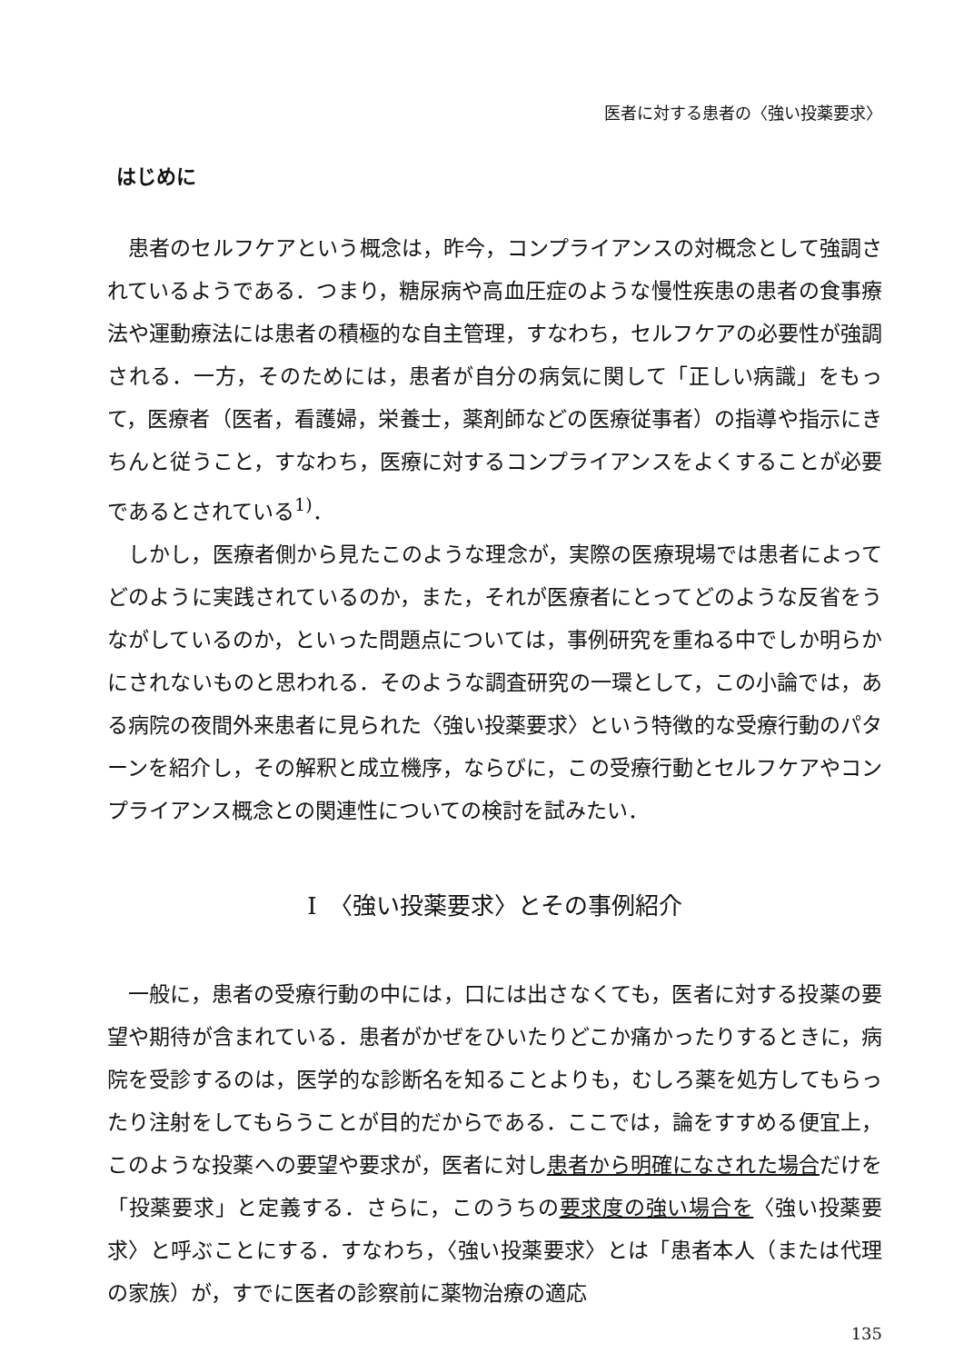医者に対する患者の〈強い投薬要求〉
はじめに
患者のセルフケアという概念は，昨今，コンプライアンスの対概念として強調されているようである．つまり，糖尿病や高血圧症のような慢性疾患の患者の食事療法や運動療法には患者の積極的な自主管理，すなわち，セルフケアの必要性が強調される．一方，そのためには，患者が自分の病気に関して「正しい病識」をもって，医療者（医者，看護婦，栄養士，薬剤師などの医療従事者）の指導や指示にきちんと従うこと，すなわち，医療に対するコンプライアンスをよくすることが必要であるとされている<sup>1)</sup>．
しかし，医療者側から見たこのような理念が，実際の医療現場では患者によってどのように実践されているのか，また，それが医療者にとってどのような反省をうながしているのか，といった問題点については，事例研究を重ねる中でしか明らかにされないものと思われる．そのような調査研究の一環として，この小論では，ある病院の夜間外来患者に見られた〈強い投薬要求〉という特徴的な受療行動のパターンを紹介し，その解釈と成立機序，ならびに，この受療行動とセルフケアやコンプライアンス概念との関連性についての検討を試みたい．
I　〈強い投薬要求〉とその事例紹介
一般に，患者の受療行動の中には，口には出さなくても，医者に対する投薬の要望や期待が含まれている．患者がかぜをひいたりどこか痛かったりするときに，病院を受診するのは，医学的な診断名を知ることよりも，むしろ薬を処方してもらったり注射をしてもらうことが目的だからである．ここでは，論をすすめる便宜上，このような投薬への要望や要求が，医者に対し患者から明確になされた場合だけを「投薬要求」と定義する．さらに，このうちの要求度の強い場合を〈強い投薬要求〉と呼ぶことにする．すなわち，〈強い投薬要求〉とは「患者本人（または代理の家族）が，すでに医者の診察前に薬物治療の適応
135